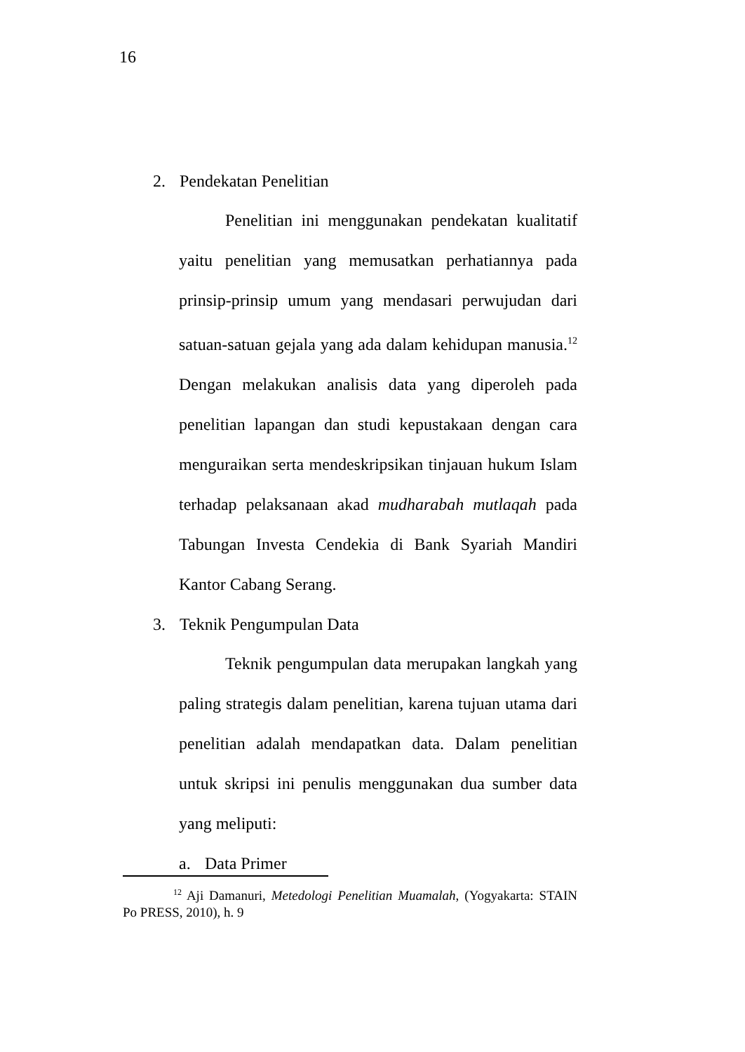16
2. Pendekatan Penelitian
Penelitian ini menggunakan pendekatan kualitatif yaitu penelitian yang memusatkan perhatiannya pada prinsip-prinsip umum yang mendasari perwujudan dari satuan-satuan gejala yang ada dalam kehidupan manusia.<sup>12</sup> Dengan melakukan analisis data yang diperoleh pada penelitian lapangan dan studi kepustakaan dengan cara menguraikan serta mendeskripsikan tinjauan hukum Islam terhadap pelaksanaan akad mudharabah mutlaqah pada Tabungan Investa Cendekia di Bank Syariah Mandiri Kantor Cabang Serang.
3. Teknik Pengumpulan Data
Teknik pengumpulan data merupakan langkah yang paling strategis dalam penelitian, karena tujuan utama dari penelitian adalah mendapatkan data. Dalam penelitian untuk skripsi ini penulis menggunakan dua sumber data yang meliputi:
a. Data Primer
<sup>12</sup> Aji Damanuri, Metedologi Penelitian Muamalah, (Yogyakarta: STAIN Po PRESS, 2010), h. 9